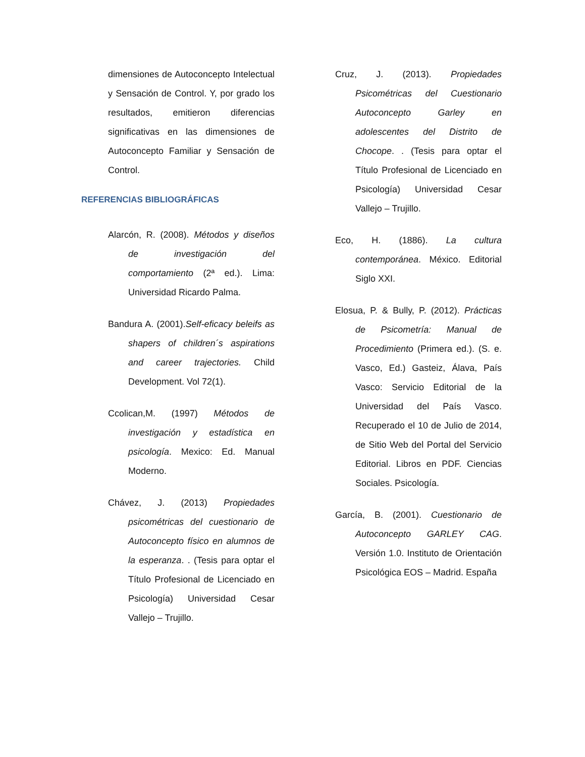dimensiones de Autoconcepto Intelectual y Sensación de Control. Y, por grado los resultados, emitieron diferencias significativas en las dimensiones de Autoconcepto Familiar y Sensación de Control.
REFERENCIAS BIBLIOGRÁFICAS
Alarcón, R. (2008). Métodos y diseños de investigación del comportamiento (2ª ed.). Lima: Universidad Ricardo Palma.
Bandura A. (2001).Self-eficacy beleifs as shapers of children´s aspirations and career trajectories. Child Development. Vol 72(1).
Ccolican,M. (1997) Métodos de investigación y estadística en psicología. Mexico: Ed. Manual Moderno.
Chávez, J. (2013) Propiedades psicométricas del cuestionario de Autoconcepto físico en alumnos de la esperanza. . (Tesis para optar el Título Profesional de Licenciado en Psicología) Universidad Cesar Vallejo – Trujillo.
Cruz, J. (2013). Propiedades Psicométricas del Cuestionario Autoconcepto Garley en adolescentes del Distrito de Chocope. . (Tesis para optar el Título Profesional de Licenciado en Psicología) Universidad Cesar Vallejo – Trujillo.
Eco, H. (1886). La cultura contemporánea. México. Editorial Siglo XXI.
Elosua, P. & Bully, P. (2012). Prácticas de Psicometría: Manual de Procedimiento (Primera ed.). (S. e. Vasco, Ed.) Gasteiz, Álava, País Vasco: Servicio Editorial de la Universidad del País Vasco. Recuperado el 10 de Julio de 2014, de Sitio Web del Portal del Servicio Editorial. Libros en PDF. Ciencias Sociales. Psicología.
García, B. (2001). Cuestionario de Autoconcepto GARLEY CAG. Versión 1.0. Instituto de Orientación Psicológica EOS – Madrid. España